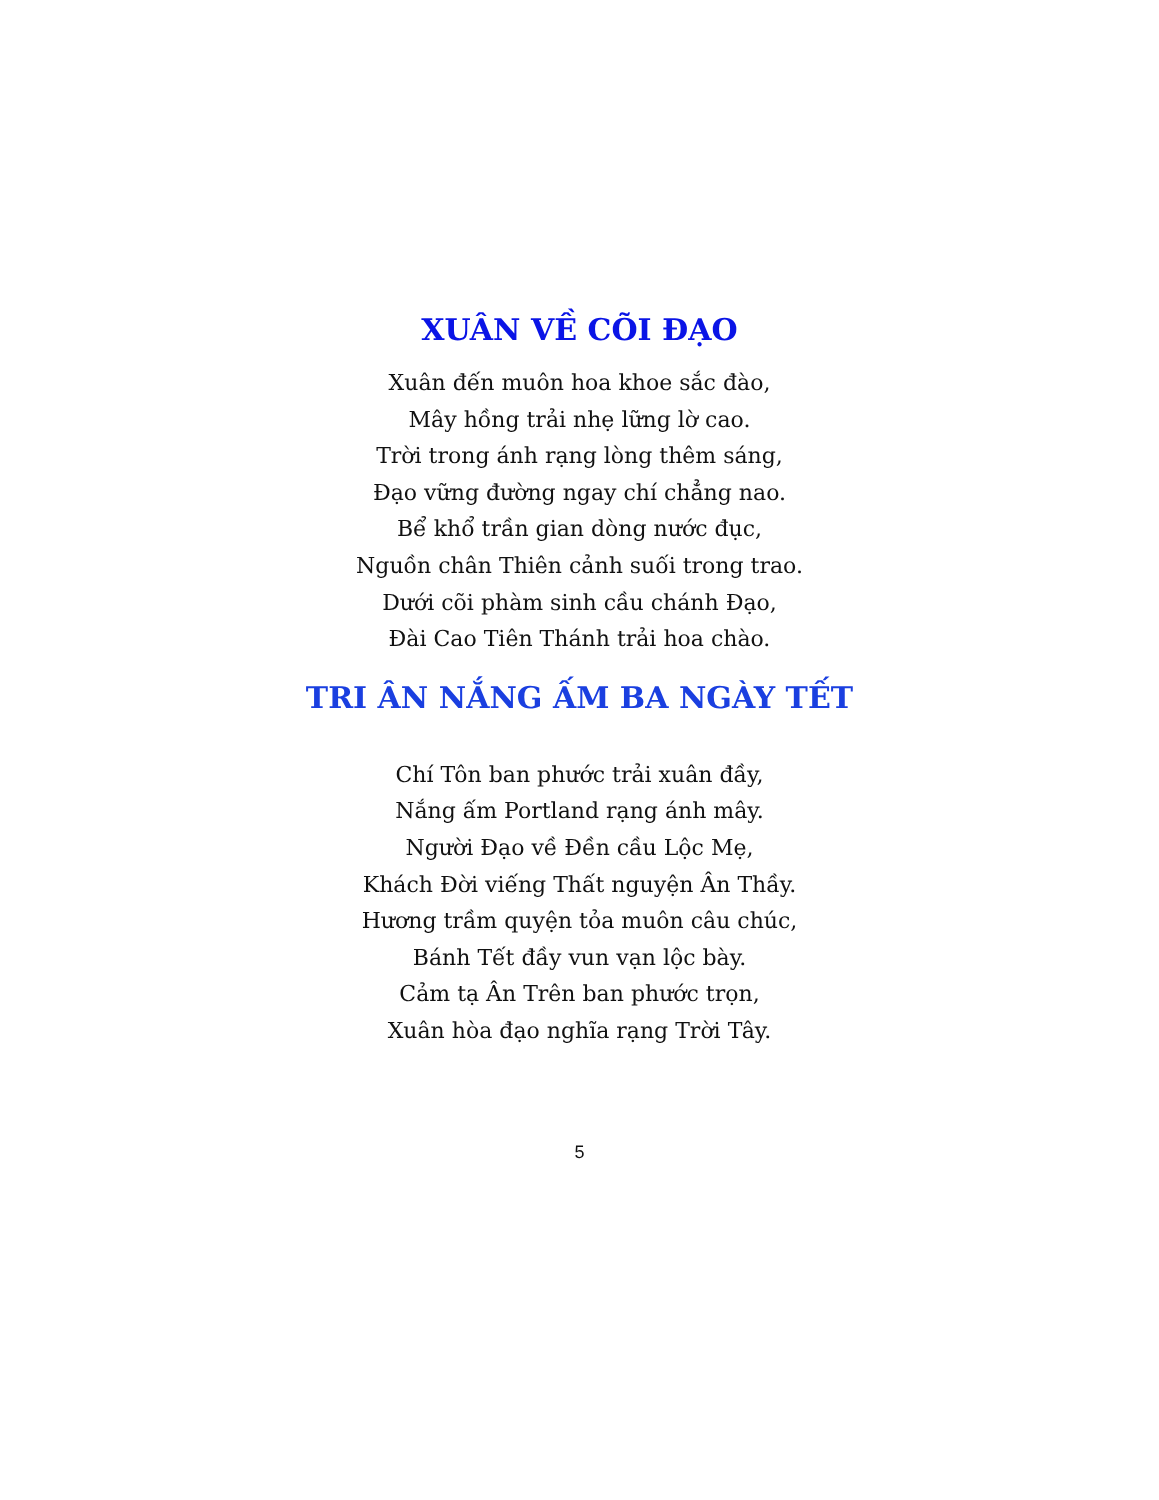XUÂN VỀ CÕI ĐẠO
Xuân đến muôn hoa khoe sắc đào,
Mây hồng trải nhẹ lững lờ cao.
Trời trong ánh rạng lòng thêm sáng,
Đạo vững đường ngay chí chẳng nao.
Bể khổ trần gian dòng nước đục,
Nguồn chân Thiên cảnh suối trong trao.
Dưới cõi phàm sinh cầu chánh Đạo,
Đài Cao Tiên Thánh trải hoa chào.
TRI ÂN NẮNG ẤM BA NGÀY TẾT
Chí Tôn ban phước trải xuân đầy,
Nắng ấm Portland rạng ánh mây.
Người Đạo về Đền cầu Lộc Mẹ,
Khách Đời viếng Thất nguyện Ân Thầy.
Hương trầm quyện tỏa muôn câu chúc,
Bánh Tết đầy vun vạn lộc bày.
Cảm tạ Ân Trên ban phước trọn,
Xuân hòa đạo nghĩa rạng Trời Tây.
5